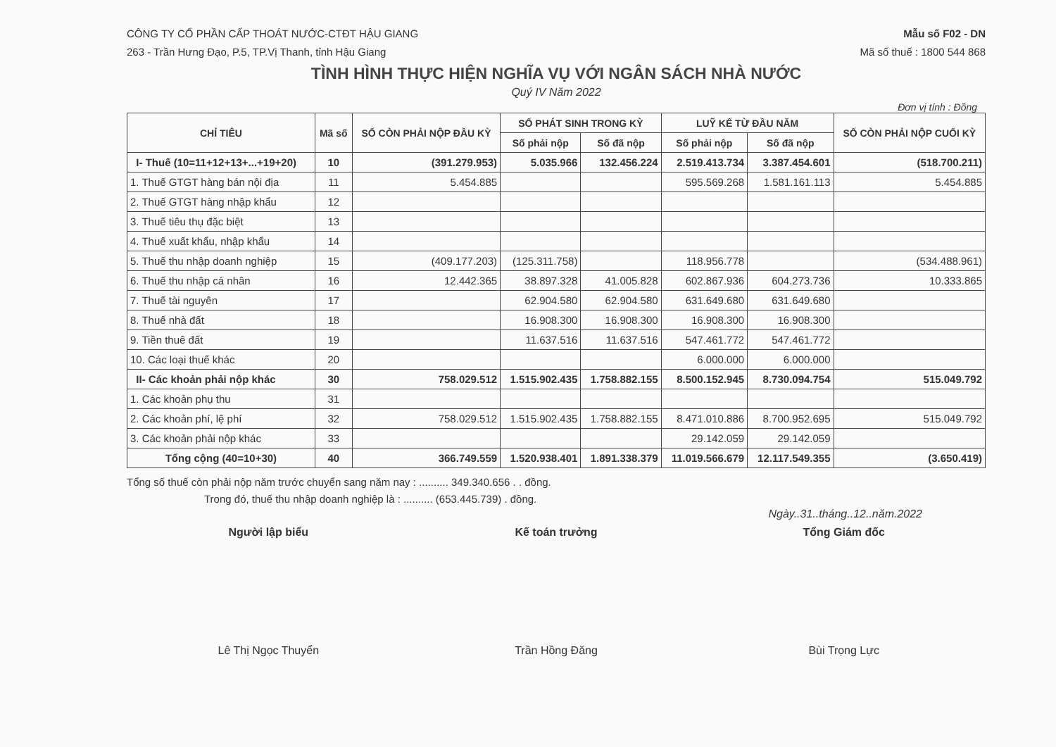CÔNG TY CỔ PHẦN CẤP THOÁT NƯỚC-CTĐT HẬU GIANG
263 - Trần Hưng Đạo, P.5, TP.Vị Thanh, tỉnh Hậu Giang
Mẫu số F02 - DN
Mã số thuế : 1800 544 868
TÌNH HÌNH THỰC HIỆN NGHĨA VỤ VỚI NGÂN SÁCH NHÀ NƯỚC
Quý IV Năm 2022
Đơn vị tính : Đồng
| CHỈ TIÊU | Mã số | SỐ CÒN PHẢI NỘP ĐẦU KỲ | SỐ PHÁT SINH TRONG KỲ | | LUỸ KẾ TỪ ĐẦU NĂM | | SỐ CÒN PHẢI NỘP CUỐI KỲ |
| --- | --- | --- | --- | --- | --- | --- | --- |
| | | | Số phải nộp | Số đã nộp | Số phải nộp | Số đã nộp | |
| I- Thuế (10=11+12+13+...+19+20) | 10 | (391.279.953) | 5.035.966 | 132.456.224 | 2.519.413.734 | 3.387.454.601 | (518.700.211) |
| 1. Thuế GTGT hàng bán nội địa | 11 | 5.454.885 | | | 595.569.268 | 1.581.161.113 | 5.454.885 |
| 2. Thuế GTGT hàng nhập khẩu | 12 | | | | | | |
| 3. Thuế tiêu thụ đặc biệt | 13 | | | | | | |
| 4. Thuế xuất khẩu, nhập khẩu | 14 | | | | | | |
| 5. Thuế thu nhập doanh nghiệp | 15 | (409.177.203) | (125.311.758) | | 118.956.778 | | (534.488.961) |
| 6. Thuế thu nhập cá nhân | 16 | 12.442.365 | 38.897.328 | 41.005.828 | 602.867.936 | 604.273.736 | 10.333.865 |
| 7. Thuế tài nguyên | 17 | | 62.904.580 | 62.904.580 | 631.649.680 | 631.649.680 | |
| 8. Thuế nhà đất | 18 | | 16.908.300 | 16.908.300 | 16.908.300 | 16.908.300 | |
| 9. Tiền thuê đất | 19 | | 11.637.516 | 11.637.516 | 547.461.772 | 547.461.772 | |
| 10. Các loại thuế khác | 20 | | | | 6.000.000 | 6.000.000 | |
| II- Các khoản phải nộp khác | 30 | 758.029.512 | 1.515.902.435 | 1.758.882.155 | 8.500.152.945 | 8.730.094.754 | 515.049.792 |
| 1. Các khoản phụ thu | 31 | | | | | | |
| 2. Các khoản phí, lệ phí | 32 | 758.029.512 | 1.515.902.435 | 1.758.882.155 | 8.471.010.886 | 8.700.952.695 | 515.049.792 |
| 3. Các khoản phải nộp khác | 33 | | | | 29.142.059 | 29.142.059 | |
| Tổng cộng (40=10+30) | 40 | 366.749.559 | 1.520.938.401 | 1.891.338.379 | 11.019.566.679 | 12.117.549.355 | (3.650.419) |
Tổng số thuế còn phải nộp năm trước chuyển sang năm nay : .......... 349.340.656 . . đồng.
Trong đó, thuế thu nhập doanh nghiệp là : .......... (653.445.739) . đồng.
Ngày..31..tháng..12..năm.2022
Người lập biểu
Lê Thị Ngọc Thuyển
Kế toán trưởng
Trần Hồng Đăng
Tổng Giám đốc
Bùi Trọng Lực